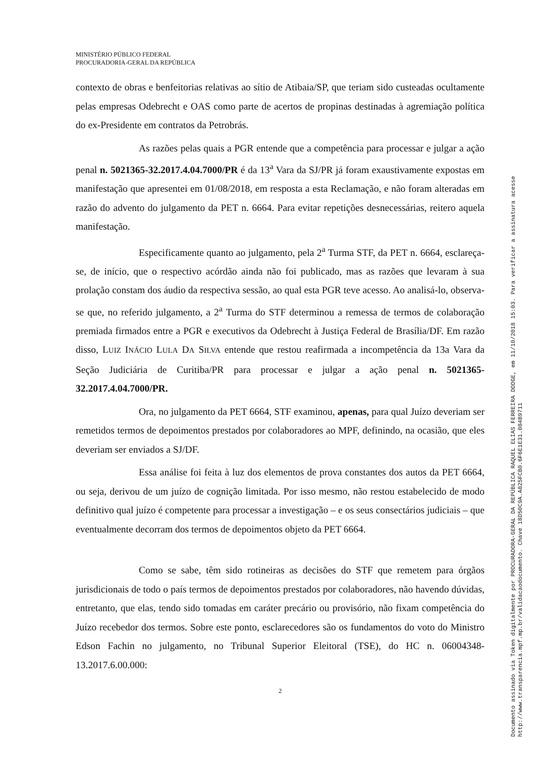MINISTÉRIO PÚBLICO FEDERAL
PROCURADORIA-GERAL DA REPÚBLICA
contexto de obras e benfeitorias relativas ao sítio de Atibaia/SP, que teriam sido custeadas ocultamente pelas empresas Odebrecht e OAS como parte de acertos de propinas destinadas à agremiação política do ex-Presidente em contratos da Petrobrás.
As razões pelas quais a PGR entende que a competência para processar e julgar a ação penal n. 5021365-32.2017.4.04.7000/PR é da 13<sup>a</sup> Vara da SJ/PR já foram exaustivamente expostas em manifestação que apresentei em 01/08/2018, em resposta a esta Reclamação, e não foram alteradas em razão do advento do julgamento da PET n. 6664. Para evitar repetições desnecessárias, reitero aquela manifestação.
Especificamente quanto ao julgamento, pela 2<sup>a</sup> Turma STF, da PET n. 6664, esclareça-se, de início, que o respectivo acórdão ainda não foi publicado, mas as razões que levaram à sua prolação constam dos áudio da respectiva sessão, ao qual esta PGR teve acesso. Ao analisá-lo, observa-se que, no referido julgamento, a 2<sup>a</sup> Turma do STF determinou a remessa de termos de colaboração premiada firmados entre a PGR e executivos da Odebrecht à Justiça Federal de Brasília/DF. Em razão disso, LUIZ INÁCIO LULA DA SILVA entende que restou reafirmada a incompetência da 13a Vara da Seção Judiciária de Curitiba/PR para processar e julgar a ação penal n. 5021365-32.2017.4.04.7000/PR.
Ora, no julgamento da PET 6664, STF examinou, apenas, para qual Juízo deveriam ser remetidos termos de depoimentos prestados por colaboradores ao MPF, definindo, na ocasião, que eles deveriam ser enviados a SJ/DF.
Essa análise foi feita à luz dos elementos de prova constantes dos autos da PET 6664, ou seja, derivou de um juízo de cognição limitada. Por isso mesmo, não restou estabelecido de modo definitivo qual juízo é competente para processar a investigação – e os seus consectários judiciais – que eventualmente decorram dos termos de depoimentos objeto da PET 6664.
Como se sabe, têm sido rotineiras as decisões do STF que remetem para órgãos jurisdicionais de todo o país termos de depoimentos prestados por colaboradores, não havendo dúvidas, entretanto, que elas, tendo sido tomadas em caráter precário ou provisório, não fixam competência do Juízo recebedor dos termos. Sobre este ponto, esclarecedores são os fundamentos do voto do Ministro Edson Fachin no julgamento, no Tribunal Superior Eleitoral (TSE), do HC n. 06004348-13.2017.6.00.000:
2
Documento assinado via Token digitalmente por PROCURADORA-GERAL DA REPÚBLICA RAQUEL ELIAS FERREIRA DODGE, em 11/10/2018 15:03. Para verificar a assinatura acesse
http://www.transparencia.mpf.mp.br/validacaodocumento. Chave 18D50C9A.A825FCB0.6F6E1E31.084B9711